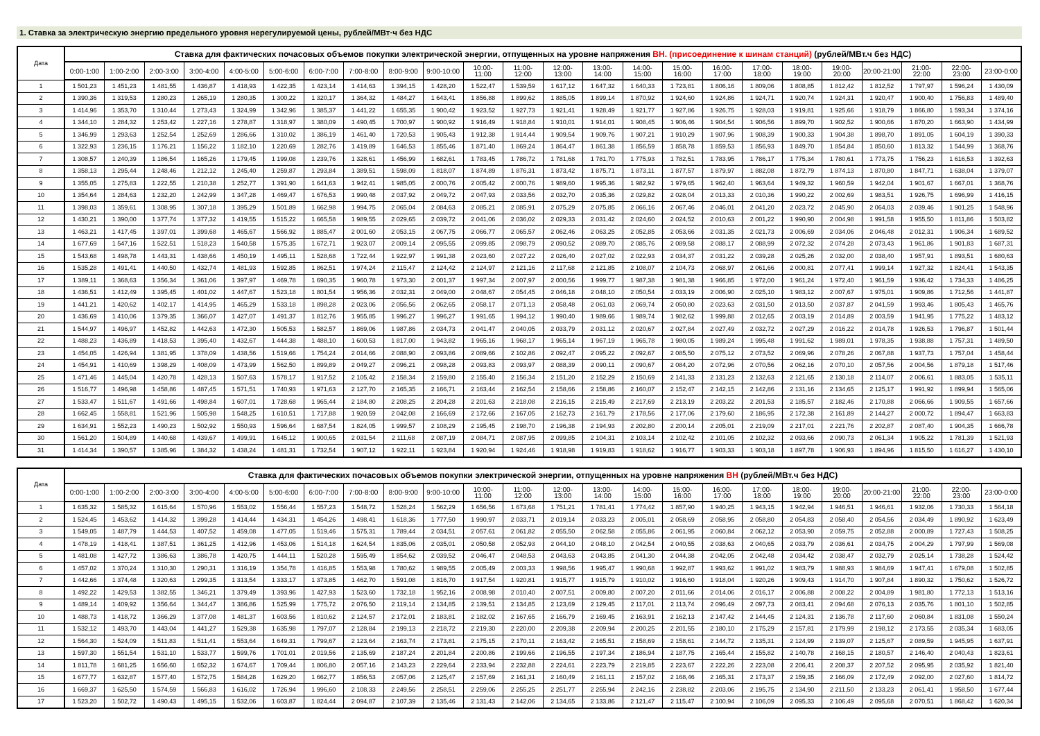1. Ставка за электрическую энергию предельного уровня нерегулируемой цены, рублей/МВт·ч без НДС
| Дата | Ставка для фактических почасовых объемов покупки электрической энергии, отпущенных на уровне напряжения ВН. (присоединение к шинам станций) (рублей/МВт.ч без НДС) | | | | | | | | | | | | | | | | | | | | | | | |
| --- | --- | --- | --- | --- | --- | --- | --- | --- | --- | --- | --- | --- | --- | --- | --- | --- | --- | --- | --- | --- | --- | --- | --- | --- |
| | 0:00-1:00 | 1:00-2:00 | 2:00-3:00 | 3:00-4:00 | 4:00-5:00 | 5:00-6:00 | 6:00-7:00 | 7:00-8:00 | 8:00-9:00 | 9:00-10:00 | 10:00- 11:00 | 11:00- 12:00 | 12:00- 13:00 | 13:00- 14:00 | 14:00- 15:00 | 15:00- 16:00 | 16:00- 17:00 | 17:00- 18:00 | 18:00- 19:00 | 19:00- 20:00 | 20:00-21:00 | 21:00- 22:00 | 22:00- 23:00 | 23:00-0:00 |
| 1 | 1 501,23 | 1 451,23 | 1 481,55 | 1 436,87 | 1 418,93 | 1 422,35 | 1 423,14 | 1 414,63 | 1 394,15 | 1 428,20 | 1 522,47 | 1 539,59 | 1 617,12 | 1 647,32 | 1 640,33 | 1 723,81 | 1 806,16 | 1 809,06 | 1 808,85 | 1 812,42 | 1 812,52 | 1 797,97 | 1 596,24 | 1 430,09 |
| 2 | 1 390,36 | 1 319,53 | 1 280,23 | 1 265,19 | 1 280,35 | 1 300,22 | 1 320,17 | 1 364,32 | 1 484,27 | 1 643,41 | 1 856,88 | 1 899,62 | 1 885,05 | 1 899,14 | 1 870,92 | 1 924,60 | 1 924,86 | 1 924,71 | 1 920,74 | 1 924,31 | 1 920,47 | 1 900,40 | 1 756,83 | 1 489,40 |
| 3 | 1 414,96 | 1 353,70 | 1 310,44 | 1 273,43 | 1 324,99 | 1 342,96 | 1 385,37 | 1 441,22 | 1 655,35 | 1 900,42 | 1 923,52 | 1 927,73 | 1 921,41 | 1 928,49 | 1 921,77 | 1 927,86 | 1 926,75 | 1 928,03 | 1 919,81 | 1 925,66 | 1 918,79 | 1 866,80 | 1 593,34 | 1 374,16 |
| 4 | 1 344,10 | 1 284,32 | 1 253,42 | 1 227,16 | 1 278,87 | 1 318,97 | 1 380,09 | 1 490,45 | 1 700,97 | 1 900,92 | 1 916,49 | 1 918,84 | 1 910,01 | 1 914,01 | 1 908,45 | 1 906,46 | 1 904,54 | 1 906,56 | 1 899,70 | 1 902,52 | 1 900,66 | 1 870,20 | 1 663,90 | 1 434,99 |
| 5 | 1 346,99 | 1 293,63 | 1 252,54 | 1 252,69 | 1 286,66 | 1 310,02 | 1 386,19 | 1 461,40 | 1 720,53 | 1 905,43 | 1 912,38 | 1 914,44 | 1 909,54 | 1 909,76 | 1 907,21 | 1 910,29 | 1 907,96 | 1 908,39 | 1 900,33 | 1 904,38 | 1 898,70 | 1 891,05 | 1 604,19 | 1 390,33 |
| 6 | 1 322,93 | 1 236,15 | 1 176,21 | 1 156,22 | 1 182,10 | 1 220,69 | 1 282,76 | 1 419,89 | 1 646,53 | 1 855,46 | 1 871,40 | 1 869,24 | 1 864,47 | 1 861,38 | 1 856,59 | 1 858,78 | 1 859,53 | 1 856,93 | 1 849,70 | 1 854,84 | 1 850,60 | 1 813,32 | 1 544,99 | 1 368,76 |
| 7 | 1 308,57 | 1 240,39 | 1 186,54 | 1 165,26 | 1 179,45 | 1 199,08 | 1 239,76 | 1 328,61 | 1 456,99 | 1 682,61 | 1 783,45 | 1 786,72 | 1 781,68 | 1 781,70 | 1 775,93 | 1 782,51 | 1 783,95 | 1 786,17 | 1 775,34 | 1 780,61 | 1 773,75 | 1 756,23 | 1 616,53 | 1 392,63 |
| 8 | 1 358,13 | 1 295,44 | 1 248,46 | 1 212,12 | 1 245,40 | 1 259,87 | 1 293,84 | 1 389,51 | 1 598,09 | 1 818,07 | 1 874,89 | 1 876,31 | 1 873,42 | 1 875,71 | 1 873,11 | 1 877,57 | 1 879,97 | 1 882,08 | 1 872,79 | 1 874,13 | 1 870,80 | 1 847,71 | 1 638,04 | 1 379,07 |
| 9 | 1 355,05 | 1 275,83 | 1 222,55 | 1 210,38 | 1 252,77 | 1 391,90 | 1 641,63 | 1 942,41 | 1 985,05 | 2 000,76 | 2 005,42 | 2 000,76 | 1 989,60 | 1 995,36 | 1 982,92 | 1 979,65 | 1 962,40 | 1 963,64 | 1 949,32 | 1 960,59 | 1 942,04 | 1 901,67 | 1 667,01 | 1 368,76 |
| 10 | 1 354,64 | 1 284,63 | 1 232,20 | 1 242,99 | 1 347,28 | 1 469,47 | 1 676,53 | 1 990,48 | 2 037,92 | 2 049,72 | 2 047,93 | 2 033,56 | 2 032,70 | 2 035,36 | 2 029,82 | 2 028,04 | 2 013,33 | 2 010,36 | 1 990,22 | 2 002,69 | 1 983,51 | 1 926,75 | 1 696,99 | 1 416,15 |
| 11 | 1 398,03 | 1 359,61 | 1 308,95 | 1 307,18 | 1 395,29 | 1 501,89 | 1 662,98 | 1 994,75 | 2 065,04 | 2 084,63 | 2 085,21 | 2 085,91 | 2 075,29 | 2 075,85 | 2 066,16 | 2 067,46 | 2 046,01 | 2 041,20 | 2 023,72 | 2 045,90 | 2 064,03 | 2 039,46 | 1 901,25 | 1 548,96 |
| 12 | 1 430,21 | 1 390,00 | 1 377,74 | 1 377,32 | 1 419,55 | 1 515,22 | 1 665,58 | 1 989,55 | 2 029,65 | 2 039,72 | 2 041,06 | 2 036,02 | 2 029,33 | 2 031,42 | 2 024,60 | 2 024,52 | 2 010,63 | 2 001,22 | 1 990,90 | 2 004,98 | 1 991,58 | 1 955,50 | 1 811,86 | 1 503,82 |
| 13 | 1 463,21 | 1 417,45 | 1 397,01 | 1 399,68 | 1 465,67 | 1 566,92 | 1 885,47 | 2 001,60 | 2 053,15 | 2 067,75 | 2 066,77 | 2 065,57 | 2 062,46 | 2 063,25 | 2 052,85 | 2 053,66 | 2 031,35 | 2 021,73 | 2 006,69 | 2 034,06 | 2 046,48 | 2 012,31 | 1 906,34 | 1 689,52 |
| 14 | 1 677,69 | 1 547,16 | 1 522,51 | 1 518,23 | 1 540,58 | 1 575,35 | 1 672,71 | 1 923,07 | 2 009,14 | 2 095,55 | 2 099,85 | 2 098,79 | 2 090,52 | 2 089,70 | 2 085,76 | 2 089,58 | 2 088,17 | 2 088,99 | 2 072,32 | 2 074,28 | 2 073,43 | 1 961,86 | 1 901,83 | 1 687,31 |
| 15 | 1 543,68 | 1 498,78 | 1 443,31 | 1 438,66 | 1 450,19 | 1 495,11 | 1 528,68 | 1 722,44 | 1 922,97 | 1 991,38 | 2 023,60 | 2 027,22 | 2 026,40 | 2 027,02 | 2 022,93 | 2 034,37 | 2 031,22 | 2 039,28 | 2 025,26 | 2 032,00 | 2 038,40 | 1 957,91 | 1 893,51 | 1 680,63 |
| 16 | 1 535,28 | 1 491,41 | 1 440,50 | 1 432,74 | 1 481,93 | 1 592,85 | 1 862,51 | 1 974,24 | 2 115,47 | 2 124,42 | 2 124,97 | 2 121,16 | 2 117,68 | 2 121,85 | 2 108,07 | 2 104,73 | 2 068,97 | 2 061,66 | 2 000,81 | 2 077,41 | 1 999,14 | 1 927,32 | 1 824,41 | 1 543,35 |
| 17 | 1 389,11 | 1 368,63 | 1 356,34 | 1 361,06 | 1 397,97 | 1 469,78 | 1 690,35 | 1 960,78 | 1 973,30 | 2 001,37 | 1 997,34 | 2 007,97 | 2 000,56 | 1 999,77 | 1 987,38 | 1 981,38 | 1 966,85 | 1 972,00 | 1 961,24 | 1 972,40 | 1 961,59 | 1 936,42 | 1 734,33 | 1 486,25 |
| 18 | 1 436,51 | 1 412,49 | 1 395,45 | 1 401,02 | 1 447,67 | 1 523,18 | 1 801,54 | 1 956,36 | 2 032,31 | 2 049,00 | 2 048,67 | 2 054,45 | 2 046,18 | 2 048,10 | 2 050,54 | 2 033,19 | 2 006,90 | 2 025,10 | 1 983,12 | 2 007,67 | 1 975,01 | 1 909,86 | 1 712,56 | 1 441,87 |
| 19 | 1 441,21 | 1 420,62 | 1 402,17 | 1 414,95 | 1 465,29 | 1 533,18 | 1 898,28 | 2 023,06 | 2 056,56 | 2 062,65 | 2 058,17 | 2 071,13 | 2 058,48 | 2 061,03 | 2 069,74 | 2 050,80 | 2 023,63 | 2 031,50 | 2 013,50 | 2 037,87 | 2 041,59 | 1 993,46 | 1 805,43 | 1 465,76 |
| 20 | 1 436,69 | 1 410,06 | 1 379,35 | 1 366,07 | 1 427,07 | 1 491,37 | 1 812,76 | 1 955,85 | 1 996,27 | 1 996,27 | 1 991,65 | 1 994,12 | 1 990,40 | 1 989,66 | 1 989,74 | 1 982,62 | 1 999,88 | 2 012,65 | 2 003,19 | 2 014,89 | 2 003,59 | 1 941,95 | 1 775,22 | 1 483,12 |
| 21 | 1 544,97 | 1 496,97 | 1 452,82 | 1 442,63 | 1 472,30 | 1 505,53 | 1 582,57 | 1 869,06 | 1 987,86 | 2 034,73 | 2 041,47 | 2 040,05 | 2 033,79 | 2 031,12 | 2 020,67 | 2 027,84 | 2 027,49 | 2 032,72 | 2 027,29 | 2 016,22 | 2 014,78 | 1 926,53 | 1 796,87 | 1 501,44 |
| 22 | 1 488,23 | 1 436,89 | 1 418,53 | 1 395,40 | 1 432,67 | 1 444,38 | 1 488,10 | 1 600,53 | 1 817,00 | 1 943,82 | 1 965,16 | 1 968,17 | 1 965,14 | 1 967,19 | 1 965,78 | 1 980,05 | 1 989,24 | 1 995,48 | 1 991,62 | 1 989,01 | 1 978,35 | 1 938,88 | 1 757,31 | 1 489,50 |
| 23 | 1 454,05 | 1 426,94 | 1 381,95 | 1 378,09 | 1 438,56 | 1 519,66 | 1 754,24 | 2 014,66 | 2 088,90 | 2 093,86 | 2 089,66 | 2 102,86 | 2 092,47 | 2 095,22 | 2 092,67 | 2 085,50 | 2 075,12 | 2 073,52 | 2 069,96 | 2 078,26 | 2 067,88 | 1 937,73 | 1 757,04 | 1 458,44 |
| 24 | 1 454,91 | 1 410,69 | 1 398,29 | 1 408,09 | 1 473,99 | 1 562,50 | 1 899,89 | 2 049,27 | 2 096,21 | 2 098,28 | 2 093,83 | 2 093,97 | 2 088,39 | 2 090,11 | 2 090,67 | 2 084,20 | 2 072,96 | 2 070,56 | 2 062,16 | 2 070,10 | 2 057,56 | 2 004,56 | 1 879,18 | 1 517,46 |
| 25 | 1 471,46 | 1 445,04 | 1 420,78 | 1 428,13 | 1 507,63 | 1 578,17 | 1 917,52 | 2 105,42 | 2 158,34 | 2 159,80 | 2 155,40 | 2 156,34 | 2 151,20 | 2 152,29 | 2 150,69 | 2 141,33 | 2 131,23 | 2 132,63 | 2 121,65 | 2 130,18 | 2 114,07 | 2 006,61 | 1 883,05 | 1 535,11 |
| 26 | 1 516,77 | 1 496,98 | 1 458,86 | 1 487,45 | 1 571,51 | 1 740,93 | 1 971,63 | 2 127,70 | 2 165,35 | 2 166,71 | 2 163,44 | 2 162,54 | 2 158,66 | 2 158,86 | 2 160,07 | 2 152,47 | 2 142,15 | 2 142,86 | 2 131,16 | 2 134,65 | 2 125,17 | 1 991,92 | 1 899,94 | 1 565,06 |
| 27 | 1 533,47 | 1 511,67 | 1 491,66 | 1 498,84 | 1 607,01 | 1 728,68 | 1 965,44 | 2 184,80 | 2 208,25 | 2 204,28 | 2 201,63 | 2 218,08 | 2 216,15 | 2 215,49 | 2 217,69 | 2 213,19 | 2 203,22 | 2 201,53 | 2 185,57 | 2 182,46 | 2 170,88 | 2 066,66 | 1 909,55 | 1 657,66 |
| 28 | 1 662,45 | 1 558,81 | 1 521,96 | 1 505,98 | 1 548,25 | 1 610,51 | 1 717,88 | 1 920,59 | 2 042,08 | 2 166,69 | 2 172,66 | 2 167,05 | 2 162,73 | 2 161,79 | 2 178,56 | 2 177,06 | 2 179,60 | 2 186,95 | 2 172,38 | 2 161,89 | 2 144,27 | 2 000,72 | 1 894,47 | 1 663,83 |
| 29 | 1 634,91 | 1 552,23 | 1 490,23 | 1 502,92 | 1 550,93 | 1 596,64 | 1 687,54 | 1 824,05 | 1 999,57 | 2 108,29 | 2 195,45 | 2 198,70 | 2 196,38 | 2 194,93 | 2 202,80 | 2 200,14 | 2 205,01 | 2 219,09 | 2 217,01 | 2 221,76 | 2 202,87 | 2 087,40 | 1 904,35 | 1 666,78 |
| 30 | 1 561,20 | 1 504,89 | 1 440,68 | 1 439,67 | 1 499,91 | 1 645,12 | 1 900,65 | 2 031,54 | 2 111,68 | 2 087,19 | 2 084,71 | 2 087,95 | 2 099,85 | 2 104,31 | 2 103,14 | 2 102,42 | 2 101,05 | 2 102,32 | 2 093,66 | 2 090,73 | 2 061,34 | 1 905,22 | 1 781,39 | 1 521,93 |
| 31 | 1 414,34 | 1 390,57 | 1 385,96 | 1 384,32 | 1 438,24 | 1 481,31 | 1 732,54 | 1 907,12 | 1 922,11 | 1 923,84 | 1 920,94 | 1 924,46 | 1 918,98 | 1 919,83 | 1 918,62 | 1 916,77 | 1 903,33 | 1 903,18 | 1 897,78 | 1 906,93 | 1 894,96 | 1 815,50 | 1 616,27 | 1 430,10 |
| Дата | Ставка для фактических почасовых объемов покупки электрической энергии, отпущенных на уровне напряжения ВН (рублей/МВт.ч без НДС) | | | | | | | | | | | | | | | | | | | | | | | |
| --- | --- | --- | --- | --- | --- | --- | --- | --- | --- | --- | --- | --- | --- | --- | --- | --- | --- | --- | --- | --- | --- | --- | --- | --- |
| | 0:00-1:00 | 1:00-2:00 | 2:00-3:00 | 3:00-4:00 | 4:00-5:00 | 5:00-6:00 | 6:00-7:00 | 7:00-8:00 | 8:00-9:00 | 9:00-10:00 | 10:00- 11:00 | 11:00- 12:00 | 12:00- 13:00 | 13:00- 14:00 | 14:00- 15:00 | 15:00- 16:00 | 16:00- 17:00 | 17:00- 18:00 | 18:00- 19:00 | 19:00- 20:00 | 20:00-21:00 | 21:00- 22:00 | 22:00- 23:00 | 23:00-0:00 |
| 1 | 1 635,32 | 1 585,32 | 1 615,64 | 1 570,96 | 1 553,02 | 1 556,44 | 1 557,23 | 1 548,72 | 1 528,24 | 1 562,29 | 1 656,56 | 1 673,68 | 1 751,21 | 1 781,41 | 1 774,42 | 1 857,90 | 1 940,25 | 1 943,15 | 1 942,94 | 1 946,51 | 1 946,61 | 1 932,06 | 1 730,33 | 1 564,18 |
| 2 | 1 524,45 | 1 453,62 | 1 414,32 | 1 399,28 | 1 414,44 | 1 434,31 | 1 454,26 | 1 498,41 | 1 618,36 | 1 777,50 | 1 990,97 | 2 033,71 | 2 019,14 | 2 033,23 | 2 005,01 | 2 058,69 | 2 058,95 | 2 058,80 | 2 054,83 | 2 058,40 | 2 054,56 | 2 034,49 | 1 890,92 | 1 623,49 |
| 3 | 1 549,05 | 1 487,79 | 1 444,53 | 1 407,52 | 1 459,08 | 1 477,05 | 1 519,46 | 1 575,31 | 1 789,44 | 2 034,51 | 2 057,61 | 2 061,82 | 2 055,50 | 2 062,58 | 2 055,86 | 2 061,95 | 2 060,84 | 2 062,12 | 2 053,90 | 2 059,75 | 2 052,88 | 2 000,89 | 1 727,43 | 1 508,25 |
| 4 | 1 478,19 | 1 418,41 | 1 387,51 | 1 361,25 | 1 412,96 | 1 453,06 | 1 514,18 | 1 624,54 | 1 835,06 | 2 035,01 | 2 050,58 | 2 052,93 | 2 044,10 | 2 048,10 | 2 042,54 | 2 040,55 | 2 038,63 | 2 040,65 | 2 033,79 | 2 036,61 | 2 034,75 | 2 004,29 | 1 797,99 | 1 569,08 |
| 5 | 1 481,08 | 1 427,72 | 1 386,63 | 1 386,78 | 1 420,75 | 1 444,11 | 1 520,28 | 1 595,49 | 1 854,62 | 2 039,52 | 2 046,47 | 2 048,53 | 2 043,63 | 2 043,85 | 2 041,30 | 2 044,38 | 2 042,05 | 2 042,48 | 2 034,42 | 2 038,47 | 2 032,79 | 2 025,14 | 1 738,28 | 1 524,42 |
| 6 | 1 457,02 | 1 370,24 | 1 310,30 | 1 290,31 | 1 316,19 | 1 354,78 | 1 416,85 | 1 553,98 | 1 780,62 | 1 989,55 | 2 005,49 | 2 003,33 | 1 998,56 | 1 995,47 | 1 990,68 | 1 992,87 | 1 993,62 | 1 991,02 | 1 983,79 | 1 988,93 | 1 984,69 | 1 947,41 | 1 679,08 | 1 502,85 |
| 7 | 1 442,66 | 1 374,48 | 1 320,63 | 1 299,35 | 1 313,54 | 1 333,17 | 1 373,85 | 1 462,70 | 1 591,08 | 1 816,70 | 1 917,54 | 1 920,81 | 1 915,77 | 1 915,79 | 1 910,02 | 1 916,60 | 1 918,04 | 1 920,26 | 1 909,43 | 1 914,70 | 1 907,84 | 1 890,32 | 1 750,62 | 1 526,72 |
| 8 | 1 492,22 | 1 429,53 | 1 382,55 | 1 346,21 | 1 379,49 | 1 393,96 | 1 427,93 | 1 523,60 | 1 732,18 | 1 952,16 | 2 008,98 | 2 010,40 | 2 007,51 | 2 009,80 | 2 007,20 | 2 011,66 | 2 014,06 | 2 016,17 | 2 006,88 | 2 008,22 | 2 004,89 | 1 981,80 | 1 772,13 | 1 513,16 |
| 9 | 1 489,14 | 1 409,92 | 1 356,64 | 1 344,47 | 1 386,86 | 1 525,99 | 1 775,72 | 2 076,50 | 2 119,14 | 2 134,85 | 2 139,51 | 2 134,85 | 2 123,69 | 2 129,45 | 2 117,01 | 2 113,74 | 2 096,49 | 2 097,73 | 2 083,41 | 2 094,68 | 2 076,13 | 2 035,76 | 1 801,10 | 1 502,85 |
| 10 | 1 488,73 | 1 418,72 | 1 366,29 | 1 377,08 | 1 481,37 | 1 603,56 | 1 810,62 | 2 124,57 | 2 172,01 | 2 183,81 | 2 182,02 | 2 167,65 | 2 166,79 | 2 169,45 | 2 163,91 | 2 162,13 | 2 147,42 | 2 144,45 | 2 124,31 | 2 136,78 | 2 117,60 | 2 060,84 | 1 831,08 | 1 550,24 |
| 11 | 1 532,12 | 1 493,70 | 1 443,04 | 1 441,27 | 1 529,38 | 1 635,98 | 1 797,07 | 2 128,84 | 2 199,13 | 2 218,72 | 2 219,30 | 2 220,00 | 2 209,38 | 2 209,94 | 2 200,25 | 2 201,55 | 2 180,10 | 2 175,29 | 2 157,81 | 2 179,99 | 2 198,12 | 2 173,55 | 2 035,34 | 1 683,05 |
| 12 | 1 564,30 | 1 524,09 | 1 511,83 | 1 511,41 | 1 553,64 | 1 649,31 | 1 799,67 | 2 123,64 | 2 163,74 | 2 173,81 | 2 175,15 | 2 170,11 | 2 163,42 | 2 165,51 | 2 158,69 | 2 158,61 | 2 144,72 | 2 135,31 | 2 124,99 | 2 139,07 | 2 125,67 | 2 089,59 | 1 945,95 | 1 637,91 |
| 13 | 1 597,30 | 1 551,54 | 1 531,10 | 1 533,77 | 1 599,76 | 1 701,01 | 2 019,56 | 2 135,69 | 2 187,24 | 2 201,84 | 2 200,86 | 2 199,66 | 2 196,55 | 2 197,34 | 2 186,94 | 2 187,75 | 2 165,44 | 2 155,82 | 2 140,78 | 2 168,15 | 2 180,57 | 2 146,40 | 2 040,43 | 1 823,61 |
| 14 | 1 811,78 | 1 681,25 | 1 656,60 | 1 652,32 | 1 674,67 | 1 709,44 | 1 806,80 | 2 057,16 | 2 143,23 | 2 229,64 | 2 233,94 | 2 232,88 | 2 224,61 | 2 223,79 | 2 219,85 | 2 223,67 | 2 222,26 | 2 223,08 | 2 206,41 | 2 208,37 | 2 207,52 | 2 095,95 | 2 035,92 | 1 821,40 |
| 15 | 1 677,77 | 1 632,87 | 1 577,40 | 1 572,75 | 1 584,28 | 1 629,20 | 1 662,77 | 1 856,53 | 2 057,06 | 2 125,47 | 2 157,69 | 2 161,31 | 2 160,49 | 2 161,11 | 2 157,02 | 2 168,46 | 2 165,31 | 2 173,37 | 2 159,35 | 2 166,09 | 2 172,49 | 2 092,00 | 2 027,60 | 1 814,72 |
| 16 | 1 669,37 | 1 625,50 | 1 574,59 | 1 566,83 | 1 616,02 | 1 726,94 | 1 996,60 | 2 108,33 | 2 249,56 | 2 258,51 | 2 259,06 | 2 255,25 | 2 251,77 | 2 255,94 | 2 242,16 | 2 238,82 | 2 203,06 | 2 195,75 | 2 134,90 | 2 211,50 | 2 133,23 | 2 061,41 | 1 958,50 | 1 677,44 |
| 17 | 1 523,20 | 1 502,72 | 1 490,43 | 1 495,15 | 1 532,06 | 1 603,87 | 1 824,44 | 2 094,87 | 2 107,39 | 2 135,46 | 2 131,43 | 2 142,06 | 2 134,65 | 2 133,86 | 2 121,47 | 2 115,47 | 2 100,94 | 2 106,09 | 2 095,33 | 2 106,49 | 2 095,68 | 2 070,51 | 1 868,42 | 1 620,34 |